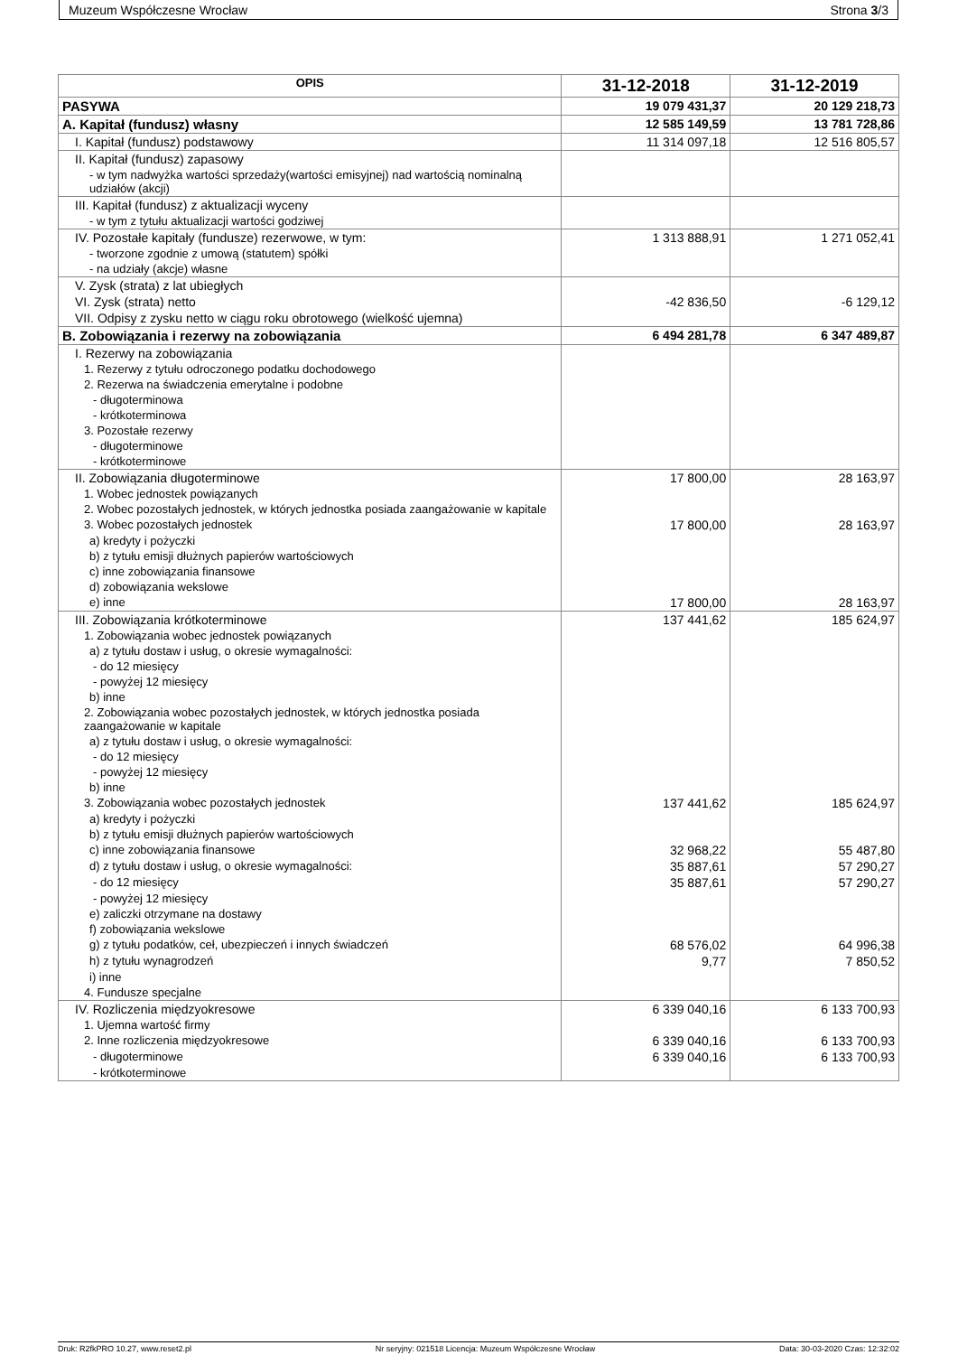Muzeum Współczesne Wrocław Strona 3/3
| OPIS | 31-12-2018 | 31-12-2019 |
| --- | --- | --- |
| PASYWA | 19 079 431,37 | 20 129 218,73 |
| A. Kapitał (fundusz) własny | 12 585 149,59 | 13 781 728,86 |
| I. Kapitał (fundusz) podstawowy | 11 314 097,18 | 12 516 805,57 |
| II. Kapitał (fundusz) zapasowy | | |
| - w tym nadwyżka wartości sprzedaży(wartości emisyjnej) nad wartością nominalną udziałów (akcji) | | |
| III. Kapitał (fundusz) z aktualizacji wyceny | | |
| - w tym z tytułu aktualizacji wartości godziwej | | |
| IV. Pozostałe kapitały (fundusze) rezerwowe, w tym: | 1 313 888,91 | 1 271 052,41 |
| - tworzone zgodnie z umową (statutem) spółki | | |
| - na udziały (akcje) własne | | |
| V. Zysk (strata) z lat ubiegłych | | |
| VI. Zysk (strata) netto | -42 836,50 | -6 129,12 |
| VII. Odpisy z zysku netto w ciągu roku obrotowego (wielkość ujemna) | | |
| B. Zobowiązania i rezerwy na zobowiązania | 6 494 281,78 | 6 347 489,87 |
| I. Rezerwy na zobowiązania | | |
| 1. Rezerwy z tytułu odroczonego podatku dochodowego | | |
| 2. Rezerwa na świadczenia emerytalne i podobne | | |
| - długoterminowa | | |
| - krótkoterminowa | | |
| 3. Pozostałe rezerwy | | |
| - długoterminowe | | |
| - krótkoterminowe | | |
| II. Zobowiązania długoterminowe | 17 800,00 | 28 163,97 |
| 1. Wobec jednostek powiązanych | | |
| 2. Wobec pozostałych jednostek, w których jednostka posiada zaangażowanie w kapitale | | |
| 3. Wobec pozostałych jednostek | 17 800,00 | 28 163,97 |
| a) kredyty i pożyczki | | |
| b) z tytułu emisji dłużnych papierów wartościowych | | |
| c) inne zobowiązania finansowe | | |
| d) zobowiązania wekslowe | | |
| e) inne | 17 800,00 | 28 163,97 |
| III. Zobowiązania krótkoterminowe | 137 441,62 | 185 624,97 |
| 1. Zobowiązania wobec jednostek powiązanych | | |
| a) z tytułu dostaw i usług, o okresie wymagalności: | | |
| - do 12 miesięcy | | |
| - powyżej 12 miesięcy | | |
| b) inne | | |
| 2. Zobowiązania wobec pozostałych jednostek, w których jednostka posiada zaangażowanie w kapitale | | |
| a) z tytułu dostaw i usług, o okresie wymagalności: | | |
| - do 12 miesięcy | | |
| - powyżej 12 miesięcy | | |
| b) inne | | |
| 3. Zobowiązania wobec pozostałych jednostek | 137 441,62 | 185 624,97 |
| a) kredyty i pożyczki | | |
| b) z tytułu emisji dłużnych papierów wartościowych | | |
| c) inne zobowiązania finansowe | 32 968,22 | 55 487,80 |
| d) z tytułu dostaw i usług, o okresie wymagalności: | 35 887,61 | 57 290,27 |
| - do 12 miesięcy | 35 887,61 | 57 290,27 |
| - powyżej 12 miesięcy | | |
| e) zaliczki otrzymane na dostawy | | |
| f) zobowiązania wekslowe | | |
| g) z tytułu podatków, ceł, ubezpieczeń i innych świadczeń | 68 576,02 | 64 996,38 |
| h) z tytułu wynagrodzeń | 9,77 | 7 850,52 |
| i) inne | | |
| 4. Fundusze specjalne | | |
| IV. Rozliczenia międzyokresowe | 6 339 040,16 | 6 133 700,93 |
| 1. Ujemna wartość firmy | | |
| 2. Inne rozliczenia międzyokresowe | 6 339 040,16 | 6 133 700,93 |
| - długoterminowe | 6 339 040,16 | 6 133 700,93 |
| - krótkoterminowe | | |
Druk: R2fkPRO 10.27, www.reset2.pl Nr seryjny: 021518 Licencja: Muzeum Współczesne Wrocław Data: 30-03-2020 Czas: 12:32:02